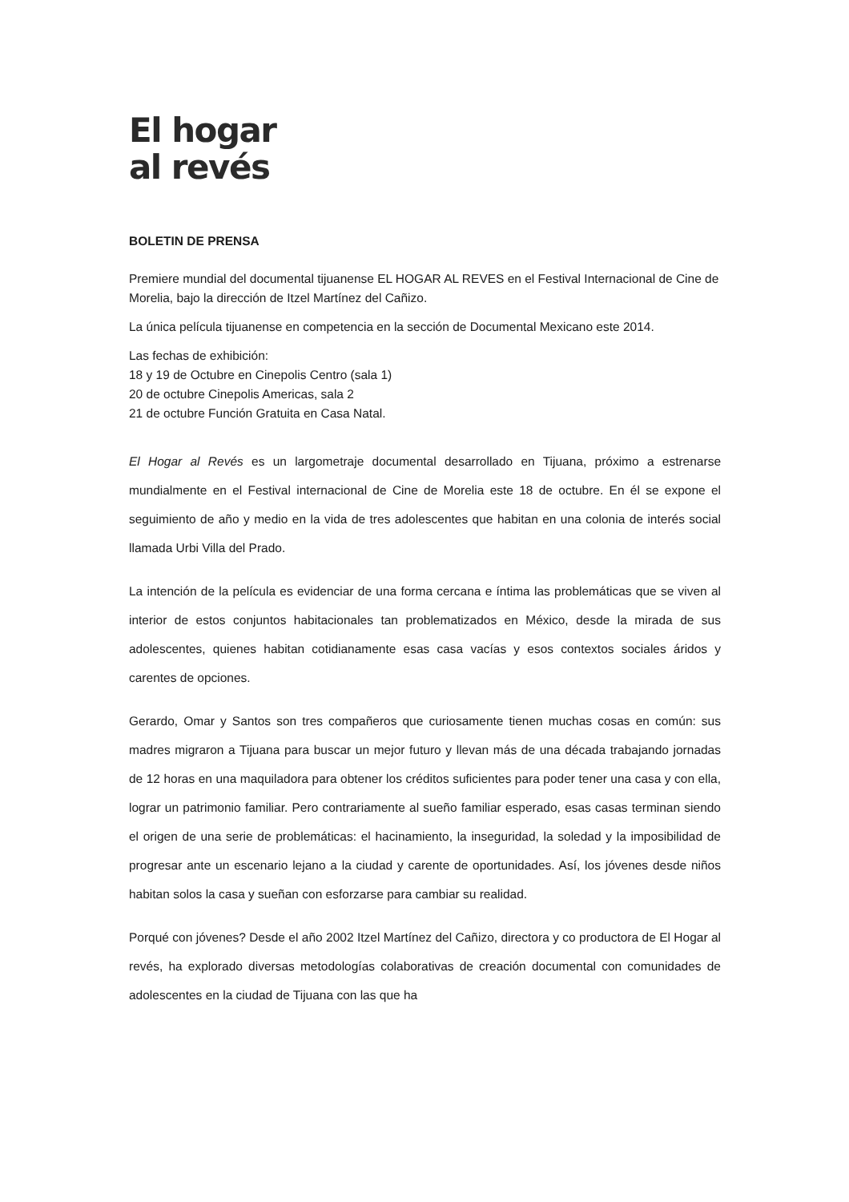El hogar
al revés
BOLETIN DE PRENSA
Premiere mundial del documental tijuanense EL HOGAR AL REVES en el Festival Internacional de Cine de Morelia, bajo la dirección de Itzel Martínez del Cañizo.
La única película tijuanense en competencia en la sección de Documental Mexicano este 2014.
Las fechas de exhibición:
18 y 19 de Octubre en Cinepolis Centro (sala 1)
20 de octubre Cinepolis Americas, sala 2
21 de octubre Función Gratuita en Casa Natal.
El Hogar al Revés es un largometraje documental desarrollado en Tijuana, próximo a estrenarse mundialmente en el Festival internacional de Cine de Morelia este 18 de octubre. En él se expone el seguimiento de año y medio en la vida de tres adolescentes que habitan en una colonia de interés social llamada Urbi Villa del Prado.
La intención de la película es evidenciar de una forma cercana e íntima las problemáticas que se viven al interior de estos conjuntos habitacionales tan problematizados en México, desde la mirada de sus adolescentes, quienes habitan cotidianamente esas casa vacías y esos contextos sociales áridos y carentes de opciones.
Gerardo, Omar y Santos son tres compañeros que curiosamente tienen muchas cosas en común: sus madres migraron a Tijuana para buscar un mejor futuro y llevan más de una década trabajando jornadas de 12 horas en una maquiladora para obtener los créditos suficientes para poder tener una casa y con ella, lograr un patrimonio familiar. Pero contrariamente al sueño familiar esperado, esas casas terminan siendo el origen de una serie de problemáticas: el hacinamiento, la inseguridad, la soledad y la imposibilidad de progresar ante un escenario lejano a la ciudad y carente de oportunidades. Así, los jóvenes desde niños habitan solos la casa y sueñan con esforzarse para cambiar su realidad.
Porqué con jóvenes? Desde el año 2002 Itzel Martínez del Cañizo, directora y co productora de El Hogar al revés, ha explorado diversas metodologías colaborativas de creación documental con comunidades de adolescentes en la ciudad de Tijuana con las que ha